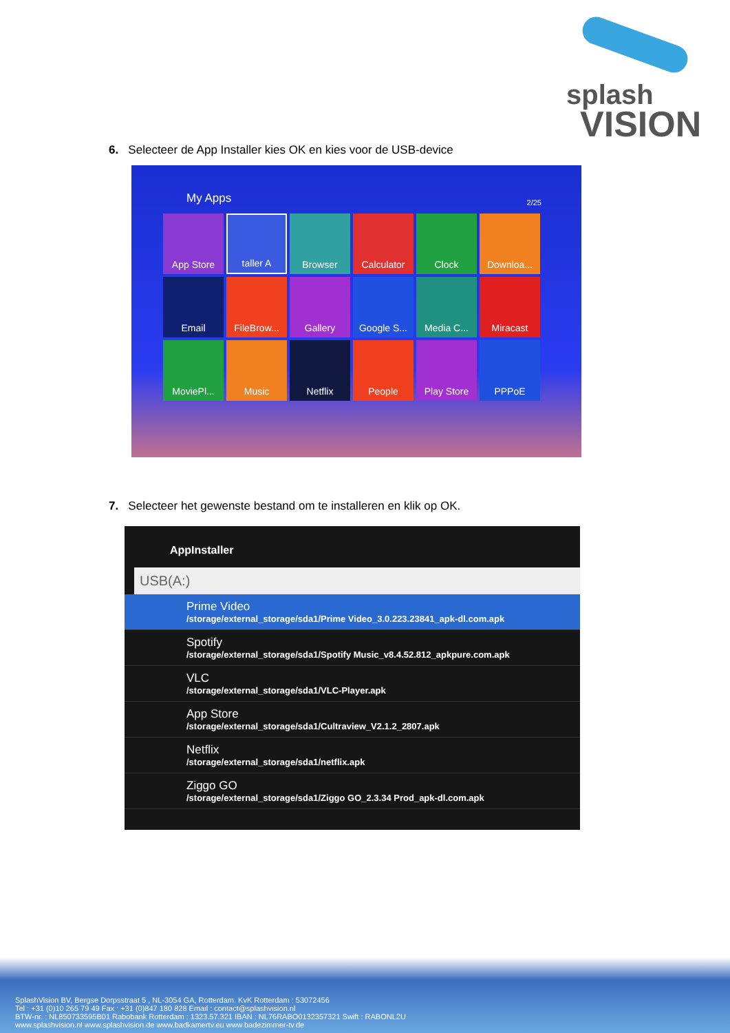splash
VISION
6. Selecteer de App Installer kies OK en kies voor de USB-device
My Apps 2/25
App Store
taller A
Browser
Calculator
Clock
Downloa...
Email
FileBrow...
Gallery
Google S...
Media C...
Miracast
MoviePl...
Music
Netflix
People
Play Store
PPPoE
7. Selecteer het gewenste bestand om te installeren en klik op OK.
AppInstaller
USB(A:)
Prime Video
/storage/external_storage/sda1/Prime Video_3.0.223.23841_apk-dl.com.apk
Spotify
/storage/external_storage/sda1/Spotify Music_v8.4.52.812_apkpure.com.apk
VLC
/storage/external_storage/sda1/VLC-Player.apk
App Store
/storage/external_storage/sda1/Cultraview_V2.1.2_2807.apk
Netflix
/storage/external_storage/sda1/netflix.apk
Ziggo GO
/storage/external_storage/sda1/Ziggo GO_2.3.34 Prod_apk-dl.com.apk
SplashVision BV, Bergse Dorpsstraat 5 , NL-3054 GA, Rotterdam. KvK Rotterdam : 53072456
Tel : +31 (0)10 265 79 49 Fax : +31 (0)847 180 828 Email : contact@splashvision.nl
BTW-nr. : NL850733595B01 Rabobank Rotterdam : 1323.57.321 IBAN : NL76RABO0132357321 Swift : RABONL2U
www.splashvision.nl www.splashvision.de www.badkamertv.eu www.badezimmer-tv.de